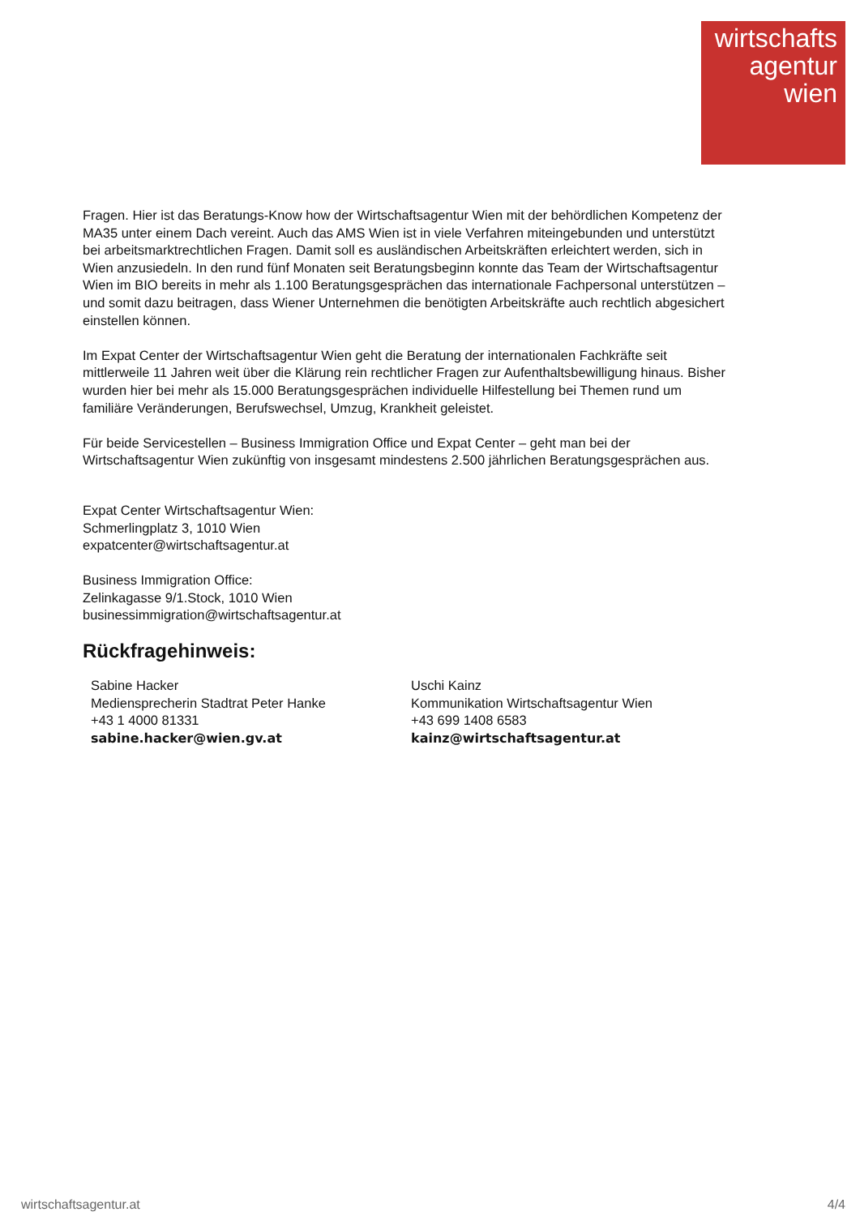wirtschafts
agentur
wien
Fragen. Hier ist das Beratungs-Know how der Wirtschaftsagentur Wien mit der behördlichen Kompetenz der MA35 unter einem Dach vereint. Auch das AMS Wien ist in viele Verfahren miteingebunden und unterstützt bei arbeitsmarktrechtlichen Fragen. Damit soll es ausländischen Arbeitskräften erleichtert werden, sich in Wien anzusiedeln. In den rund fünf Monaten seit Beratungsbeginn konnte das Team der Wirtschaftsagentur Wien im BIO bereits in mehr als 1.100 Beratungsgesprächen das internationale Fachpersonal unterstützen – und somit dazu beitragen, dass Wiener Unternehmen die benötigten Arbeitskräfte auch rechtlich abgesichert einstellen können.
Im Expat Center der Wirtschaftsagentur Wien geht die Beratung der internationalen Fachkräfte seit mittlerweile 11 Jahren weit über die Klärung rein rechtlicher Fragen zur Aufenthaltsbewilligung hinaus. Bisher wurden hier bei mehr als 15.000 Beratungsgesprächen individuelle Hilfestellung bei Themen rund um familiäre Veränderungen, Berufswechsel, Umzug, Krankheit geleistet.
Für beide Servicestellen – Business Immigration Office und Expat Center – geht man bei der Wirtschaftsagentur Wien zukünftig von insgesamt mindestens 2.500 jährlichen Beratungsgesprächen aus.
Expat Center Wirtschaftsagentur Wien:
Schmerlingplatz 3, 1010 Wien
expatcenter@wirtschaftsagentur.at
Business Immigration Office:
Zelinkagasse 9/1.Stock, 1010 Wien
businessimmigration@wirtschaftsagentur.at
Rückfragehinweis:
Sabine Hacker
Mediensprecherin Stadtrat Peter Hanke
+43 1 4000 81331
sabine.hacker@wien.gv.at
Uschi Kainz
Kommunikation Wirtschaftsagentur Wien
+43 699 1408 6583
kainz@wirtschaftsagentur.at
wirtschaftsagentur.at 4/4